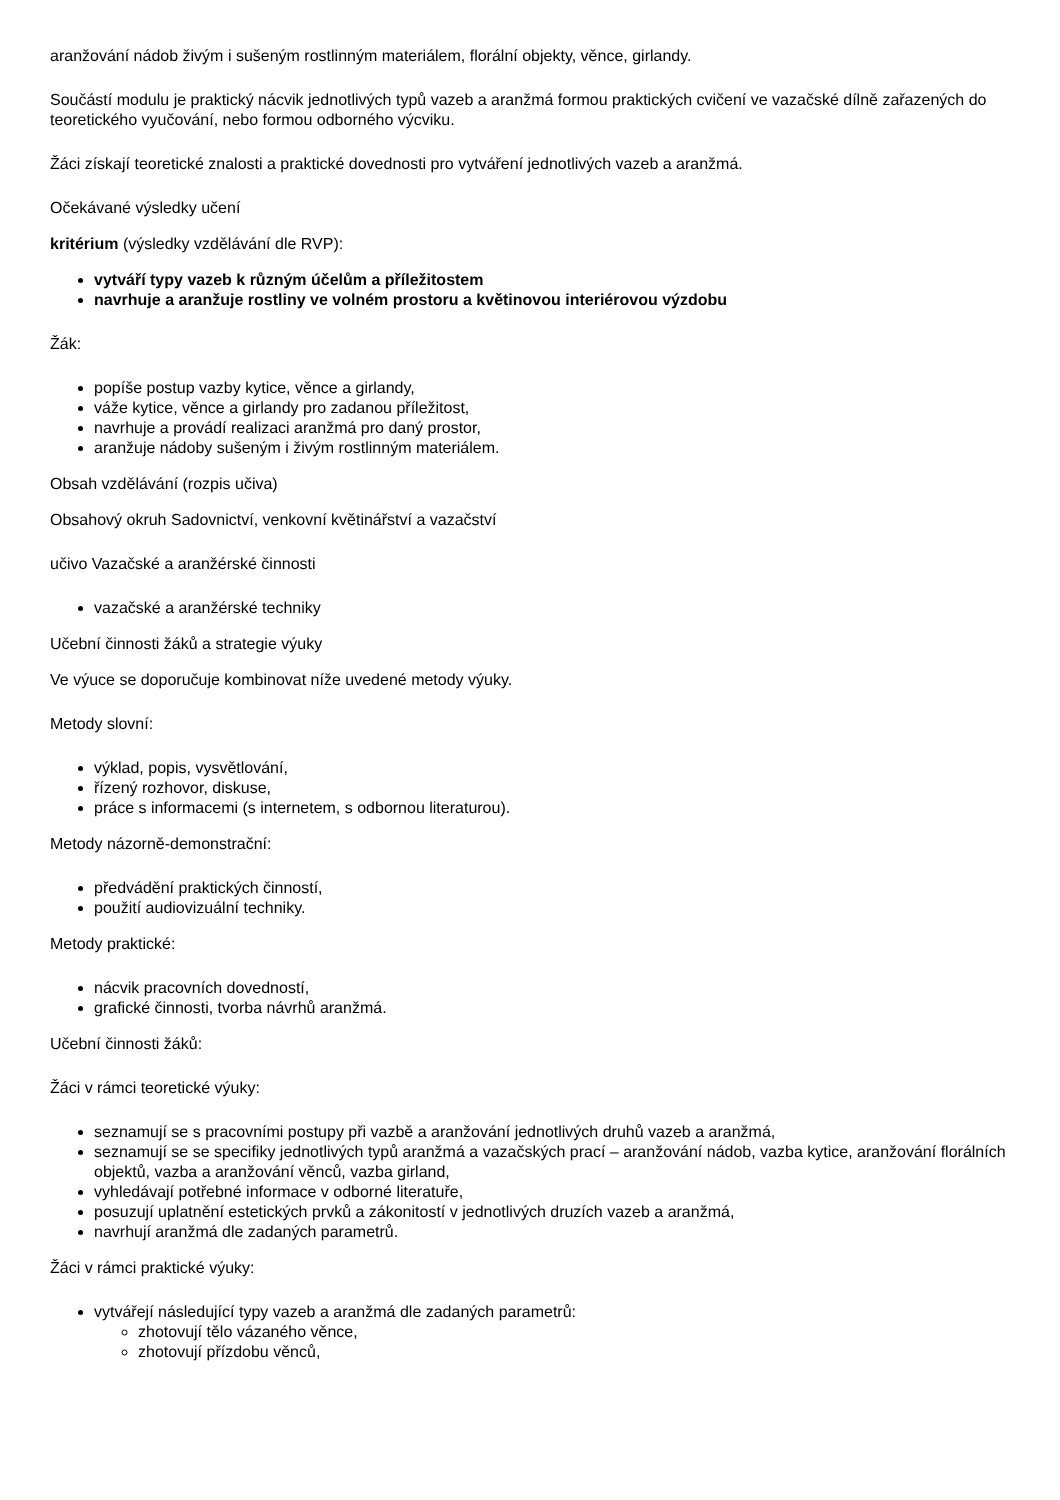aranžování nádob živým i sušeným rostlinným materiálem, florální objekty, věnce, girlandy.
Součástí modulu je praktický nácvik jednotlivých typů vazeb a aranžmá formou praktických cvičení ve vazačské dílně zařazených do teoretického vyučování, nebo formou odborného výcviku.
Žáci získají teoretické znalosti a praktické dovednosti pro vytváření jednotlivých vazeb a aranžmá.
Očekávané výsledky učení
kritérium (výsledky vzdělávání dle RVP):
vytváří typy vazeb k různým účelům a příležitostem
navrhuje a aranžuje rostliny ve volném prostoru a květinovou interiérovou výzdobu
Žák:
popíše postup vazby kytice, věnce a girlandy,
váže kytice, věnce a girlandy pro zadanou příležitost,
navrhuje a provádí realizaci aranžmá pro daný prostor,
aranžuje nádoby sušeným i živým rostlinným materiálem.
Obsah vzdělávání (rozpis učiva)
Obsahový okruh Sadovnictví, venkovní květinářství a vazačství
učivo Vazačské a aranžérské činnosti
vazačské a aranžérské techniky
Učební činnosti žáků a strategie výuky
Ve výuce se doporučuje kombinovat níže uvedené metody výuky.
Metody slovní:
výklad, popis, vysvětlování,
řízený rozhovor, diskuse,
práce s informacemi (s internetem, s odbornou literaturou).
Metody názorně-demonstrační:
předvádění praktických činností,
použití audiovizuální techniky.
Metody praktické:
nácvik pracovních dovedností,
grafické činnosti, tvorba návrhů aranžmá.
Učební činnosti žáků:
Žáci v rámci teoretické výuky:
seznamují se s pracovními postupy při vazbě a aranžování jednotlivých druhů vazeb a aranžmá,
seznamují se se specifiky jednotlivých typů aranžmá a vazačských prací – aranžování nádob, vazba kytice, aranžování florálních objektů, vazba a aranžování věnců, vazba girland,
vyhledávají potřebné informace v odborné literatuře,
posuzují uplatnění estetických prvků a zákonitostí v jednotlivých druzích vazeb a aranžmá,
navrhují aranžmá dle zadaných parametrů.
Žáci v rámci praktické výuky:
vytvářejí následující typy vazeb a aranžmá dle zadaných parametrů:
zhotovují tělo vázaného věnce,
zhotovují přízdobu věnců,